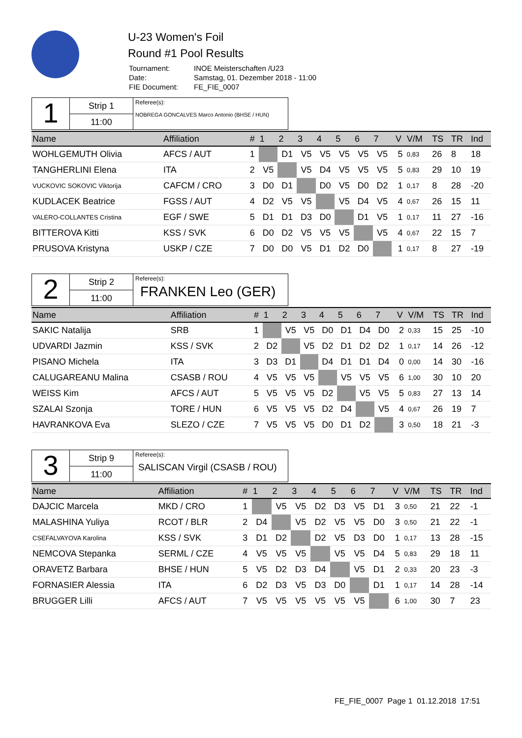U-23 Women's Foil
Round #1 Pool Results
| Tournament: | INOE Meisterschaften /U23 |
| Date: | Samstag, 01. Dezember 2018 - 11:00 |
| FIE Document: | FE_FIE_0007 |
1
Strip 1
11:00
Referee(s):
NOBREGA GONCALVES Marco Antonio (BHSE / HUN)
| Name | Affiliation | # | 1 | 2 | 3 | 4 | 5 | 6 | 7 | | V | V/M | TS | TR | Ind |
| --- | --- | --- | --- | --- | --- | --- | --- | --- | --- | --- | --- | --- | --- | --- | --- |
| WOHLGEMUTH Olivia | AFCS / AUT | 1 | | D1 | V5 | V5 | V5 | V5 | V5 | | 5 | 0,83 | 26 | 8 | 18 |
| TANGHERLINI Elena | ITA | 2 | V5 | | V5 | D4 | V5 | V5 | V5 | | 5 | 0,83 | 29 | 10 | 19 |
| VUCKOVIC SOKOVIC Viktorija | CAFCM / CRO | 3 | D0 | D1 | | D0 | V5 | D0 | D2 | | 1 | 0,17 | 8 | 28 | -20 |
| KUDLACEK Beatrice | FGSS / AUT | 4 | D2 | V5 | V5 | | V5 | D4 | V5 | | 4 | 0,67 | 26 | 15 | 11 |
| VALERO-COLLANTES Cristina | EGF / SWE | 5 | D1 | D1 | D3 | D0 | | D1 | V5 | | 1 | 0,17 | 11 | 27 | -16 |
| BITTEROVA Kitti | KSS / SVK | 6 | D0 | D2 | V5 | V5 | V5 | | V5 | | 4 | 0,67 | 22 | 15 | 7 |
| PRUSOVA Kristyna | USKP / CZE | 7 | D0 | D0 | V5 | D1 | D2 | D0 | | | 1 | 0,17 | 8 | 27 | -19 |
2
Strip 2
11:00
Referee(s):
FRANKEN Leo (GER)
| Name | Affiliation | # | 1 | 2 | 3 | 4 | 5 | 6 | 7 | | V | V/M | TS | TR | Ind |
| --- | --- | --- | --- | --- | --- | --- | --- | --- | --- | --- | --- | --- | --- | --- | --- |
| SAKIC Natalija | SRB | 1 | | V5 | V5 | D0 | D1 | D4 | D0 | | 2 | 0,33 | 15 | 25 | -10 |
| UDVARDI Jazmin | KSS / SVK | 2 | D2 | | V5 | D2 | D1 | D2 | D2 | | 1 | 0,17 | 14 | 26 | -12 |
| PISANO Michela | ITA | 3 | D3 | D1 | | D4 | D1 | D1 | D4 | | 0 | 0,00 | 14 | 30 | -16 |
| CALUGAREANU Malina | CSASB / ROU | 4 | V5 | V5 | V5 | | V5 | V5 | V5 | | 6 | 1,00 | 30 | 10 | 20 |
| WEISS Kim | AFCS / AUT | 5 | V5 | V5 | V5 | D2 | | V5 | V5 | | 5 | 0,83 | 27 | 13 | 14 |
| SZALAI Szonja | TORE / HUN | 6 | V5 | V5 | V5 | D2 | D4 | | V5 | | 4 | 0,67 | 26 | 19 | 7 |
| HAVRANKOVA Eva | SLEZO / CZE | 7 | V5 | V5 | V5 | D0 | D1 | D2 | | | 3 | 0,50 | 18 | 21 | -3 |
3
Strip 9
11:00
Referee(s):
SALISCAN Virgil (CSASB / ROU)
| Name | Affiliation | # | 1 | 2 | 3 | 4 | 5 | 6 | 7 | | V | V/M | TS | TR | Ind |
| --- | --- | --- | --- | --- | --- | --- | --- | --- | --- | --- | --- | --- | --- | --- | --- |
| DAJCIC Marcela | MKD / CRO | 1 | | V5 | V5 | D2 | D3 | V5 | D1 | | 3 | 0,50 | 21 | 22 | -1 |
| MALASHINA Yuliya | RCOT / BLR | 2 | D4 | | V5 | D2 | V5 | V5 | D0 | | 3 | 0,50 | 21 | 22 | -1 |
| CSEFALVAYOVA Karolina | KSS / SVK | 3 | D1 | D2 | | D2 | V5 | D3 | D0 | | 1 | 0,17 | 13 | 28 | -15 |
| NEMCOVA Stepanka | SERML / CZE | 4 | V5 | V5 | V5 | | V5 | V5 | D4 | | 5 | 0,83 | 29 | 18 | 11 |
| ORAVETZ Barbara | BHSE / HUN | 5 | V5 | D2 | D3 | D4 | | V5 | D1 | | 2 | 0,33 | 20 | 23 | -3 |
| FORNASIER Alessia | ITA | 6 | D2 | D3 | V5 | D3 | D0 | | D1 | | 1 | 0,17 | 14 | 28 | -14 |
| BRUGGER Lilli | AFCS / AUT | 7 | V5 | V5 | V5 | V5 | V5 | V5 | | | 6 | 1,00 | 30 | 7 | 23 |
FE_FIE_0007 Page 1 01.12.2018 17:51